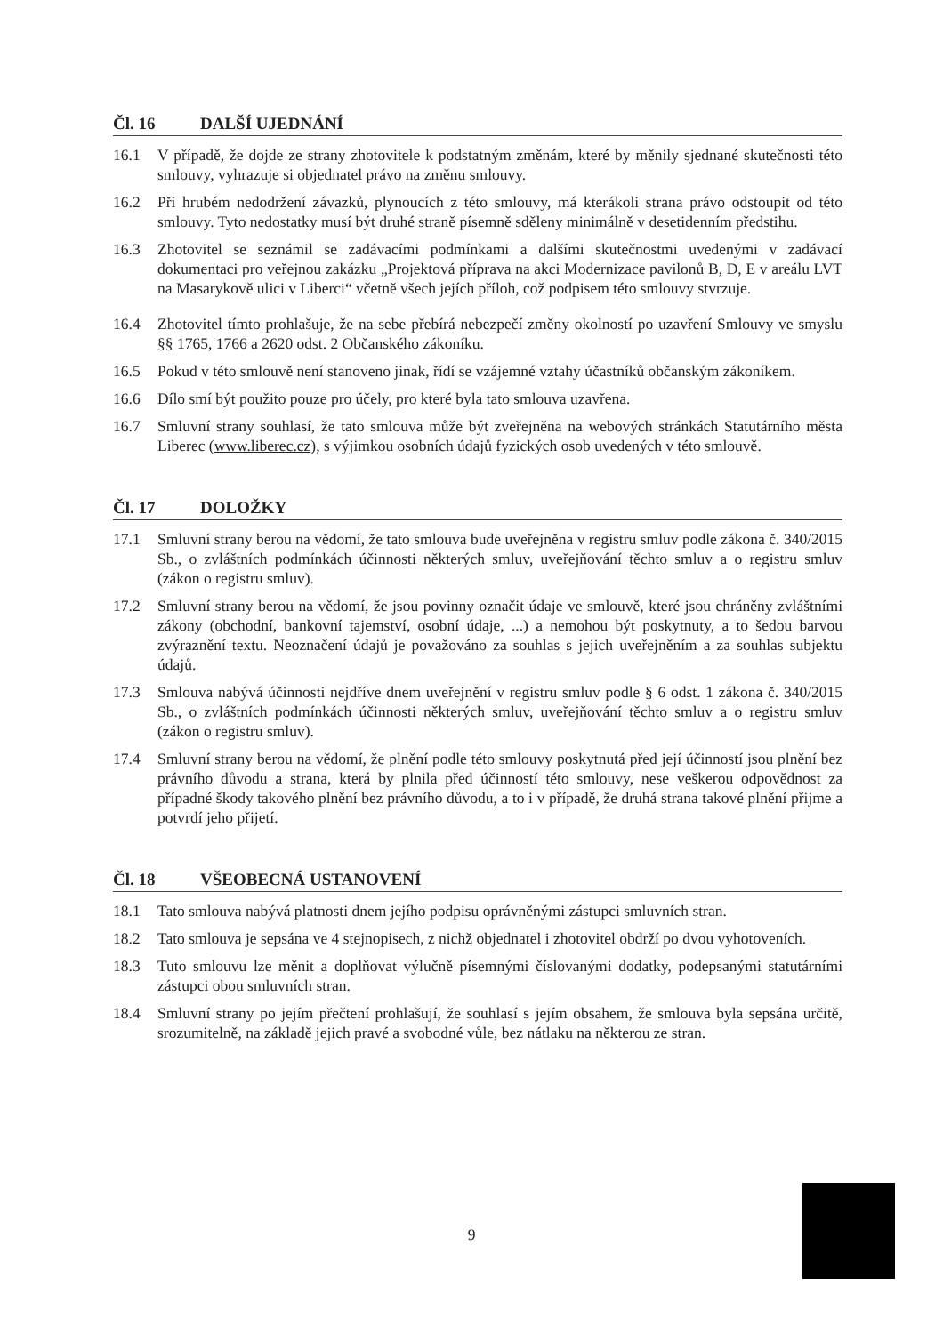Čl. 16 DALŠÍ UJEDNÁNÍ
16.1 V případě, že dojde ze strany zhotovitele k podstatným změnám, které by měnily sjednané skutečnosti této smlouvy, vyhrazuje si objednatel právo na změnu smlouvy.
16.2 Při hrubém nedodržení závazků, plynoucích z této smlouvy, má kterákoli strana právo odstoupit od této smlouvy. Tyto nedostatky musí být druhé straně písemně sděleny minimálně v desetidenním předstihu.
16.3 Zhotovitel se seznámil se zadávacími podmínkami a dalšími skutečnostmi uvedenými v zadávací dokumentaci pro veřejnou zakázku „Projektová příprava na akci Modernizace pavilonů B, D, E v areálu LVT na Masarykově ulici v Liberci“ včetně všech jejích příloh, což podpisem této smlouvy stvrzuje.
16.4 Zhotovitel tímto prohlašuje, že na sebe přebírá nebezpečí změny okolností po uzavření Smlouvy ve smyslu §§ 1765, 1766 a 2620 odst. 2 Občanského zákoníku.
16.5 Pokud v této smlouvě není stanoveno jinak, řídí se vzájemné vztahy účastníků občanským zákoníkem.
16.6 Dílo smí být použito pouze pro účely, pro které byla tato smlouva uzavřena.
16.7 Smluvní strany souhlasí, že tato smlouva může být zveřejněna na webových stránkách Statutárního města Liberec (www.liberec.cz), s výjimkou osobních údajů fyzických osob uvedených v této smlouvě.
Čl. 17 DOLOŽKY
17.1 Smluvní strany berou na vědomí, že tato smlouva bude uveřejněna v registru smluv podle zákona č. 340/2015 Sb., o zvláštních podmínkách účinnosti některých smluv, uveřejňování těchto smluv a o registru smluv (zákon o registru smluv).
17.2 Smluvní strany berou na vědomí, že jsou povinny označit údaje ve smlouvě, které jsou chráněny zvláštními zákony (obchodní, bankovní tajemství, osobní údaje, ...) a nemohou být poskytnuty, a to šedou barvou zvýraznění textu. Neoznačení údajů je považováno za souhlas s jejich uveřejněním a za souhlas subjektu údajů.
17.3 Smlouva nabývá účinnosti nejdříve dnem uveřejnění v registru smluv podle § 6 odst. 1 zákona č. 340/2015 Sb., o zvláštních podmínkách účinnosti některých smluv, uveřejňování těchto smluv a o registru smluv (zákon o registru smluv).
17.4 Smluvní strany berou na vědomí, že plnění podle této smlouvy poskytnutá před její účinností jsou plnění bez právního důvodu a strana, která by plnila před účinností této smlouvy, nese veškerou odpovědnost za případné škody takového plnění bez právního důvodu, a to i v případě, že druhá strana takové plnění přijme a potvrdí jeho přijetí.
Čl. 18 VŠEOBECNÁ USTANOVENÍ
18.1 Tato smlouva nabývá platnosti dnem jejího podpisu oprávněnými zástupci smluvních stran.
18.2 Tato smlouva je sepsána ve 4 stejnopisech, z nichž objednatel i zhotovitel obdrží po dvou vyhotoveních.
18.3 Tuto smlouvu lze měnit a doplňovat výlučně písemnými číslovanými dodatky, podepsanými statutárními zástupci obou smluvních stran.
18.4 Smluvní strany po jejím přečtení prohlašují, že souhlasí s jejím obsahem, že smlouva byla sepsána určitě, srozumitelně, na základě jejich pravé a svobodné vůle, bez nátlaku na některou ze stran.
9